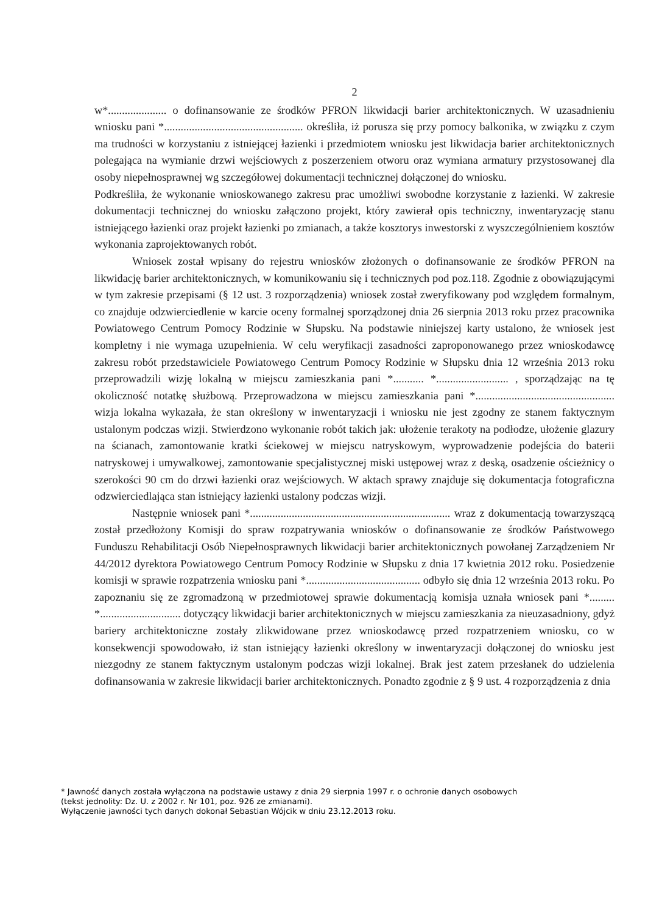2
w*..................... o dofinansowanie ze środków PFRON likwidacji barier architektonicznych. W uzasadnieniu wniosku pani *.................................................. określiła, iż porusza się przy pomocy balkonika, w związku z czym ma trudności w korzystaniu z istniejącej łazienki i przedmiotem wniosku jest likwidacja barier architektonicznych polegająca na wymianie drzwi wejściowych z poszerzeniem otworu oraz wymiana armatury przystosowanej dla osoby niepełnosprawnej wg szczegółowej dokumentacji technicznej dołączonej do wniosku.
Podkreśliła, że wykonanie wnioskowanego zakresu prac umożliwi swobodne korzystanie z łazienki. W zakresie dokumentacji technicznej do wniosku załączono projekt, który zawierał opis techniczny, inwentaryzację stanu istniejącego łazienki oraz projekt łazienki po zmianach, a także kosztorys inwestorski z wyszczególnieniem kosztów wykonania zaprojektowanych robót.
Wniosek został wpisany do rejestru wniosków złożonych o dofinansowanie ze środków PFRON na likwidację barier architektonicznych, w komunikowaniu się i technicznych pod poz.118. Zgodnie z obowiązującymi w tym zakresie przepisami (§ 12 ust. 3 rozporządzenia) wniosek został zweryfikowany pod względem formalnym, co znajduje odzwierciedlenie w karcie oceny formalnej sporządzonej dnia 26 sierpnia 2013 roku przez pracownika Powiatowego Centrum Pomocy Rodzinie w Słupsku. Na podstawie niniejszej karty ustalono, że wniosek jest kompletny i nie wymaga uzupełnienia. W celu weryfikacji zasadności zaproponowanego przez wnioskodawcę zakresu robót przedstawiciele Powiatowego Centrum Pomocy Rodzinie w Słupsku dnia 12 września 2013 roku przeprowadzili wizję lokalną w miejscu zamieszkania pani *........... *.......................... , sporządzając na tę okoliczność notatkę służbową. Przeprowadzona w miejscu zamieszkania pani *.................................................. wizja lokalna wykazała, że stan określony w inwentaryzacji i wniosku nie jest zgodny ze stanem faktycznym ustalonym podczas wizji. Stwierdzono wykonanie robót takich jak: ułożenie terakoty na podłodze, ułożenie glazury na ścianach, zamontowanie kratki ściekowej w miejscu natryskowym, wyprowadzenie podejścia do baterii natryskowej i umywalkowej, zamontowanie specjalistycznej miski ustępowej wraz z deską, osadzenie ościeżnicy o szerokości 90 cm do drzwi łazienki oraz wejściowych. W aktach sprawy znajduje się dokumentacja fotograficzna odzwierciedlająca stan istniejący łazienki ustalony podczas wizji.
Następnie wniosek pani *........................................................................ wraz z dokumentacją towarzyszącą został przedłożony Komisji do spraw rozpatrywania wniosków o dofinansowanie ze środków Państwowego Funduszu Rehabilitacji Osób Niepełnosprawnych likwidacji barier architektonicznych powołanej Zarządzeniem Nr 44/2012 dyrektora Powiatowego Centrum Pomocy Rodzinie w Słupsku z dnia 17 kwietnia 2012 roku. Posiedzenie komisji w sprawie rozpatrzenia wniosku pani *......................................... odbyło się dnia 12 września 2013 roku. Po zapoznaniu się ze zgromadzoną w przedmiotowej sprawie dokumentacją komisja uznała wniosek pani *......... *............................. dotyczący likwidacji barier architektonicznych w miejscu zamieszkania za nieuzasadniony, gdyż bariery architektoniczne zostały zlikwidowane przez wnioskodawcę przed rozpatrzeniem wniosku, co w konsekwencji spowodowało, iż stan istniejący łazienki określony w inwentaryzacji dołączonej do wniosku jest niezgodny ze stanem faktycznym ustalonym podczas wizji lokalnej. Brak jest zatem przesłanek do udzielenia dofinansowania w zakresie likwidacji barier architektonicznych. Ponadto zgodnie z § 9 ust. 4 rozporządzenia z dnia
* Jawność danych została wyłączona na podstawie ustawy z dnia 29 sierpnia 1997 r. o ochronie danych osobowych
(tekst jednolity: Dz. U. z 2002 r. Nr 101, poz. 926 ze zmianami).
Wyłączenie jawności tych danych dokonał Sebastian Wójcik w dniu 23.12.2013 roku.